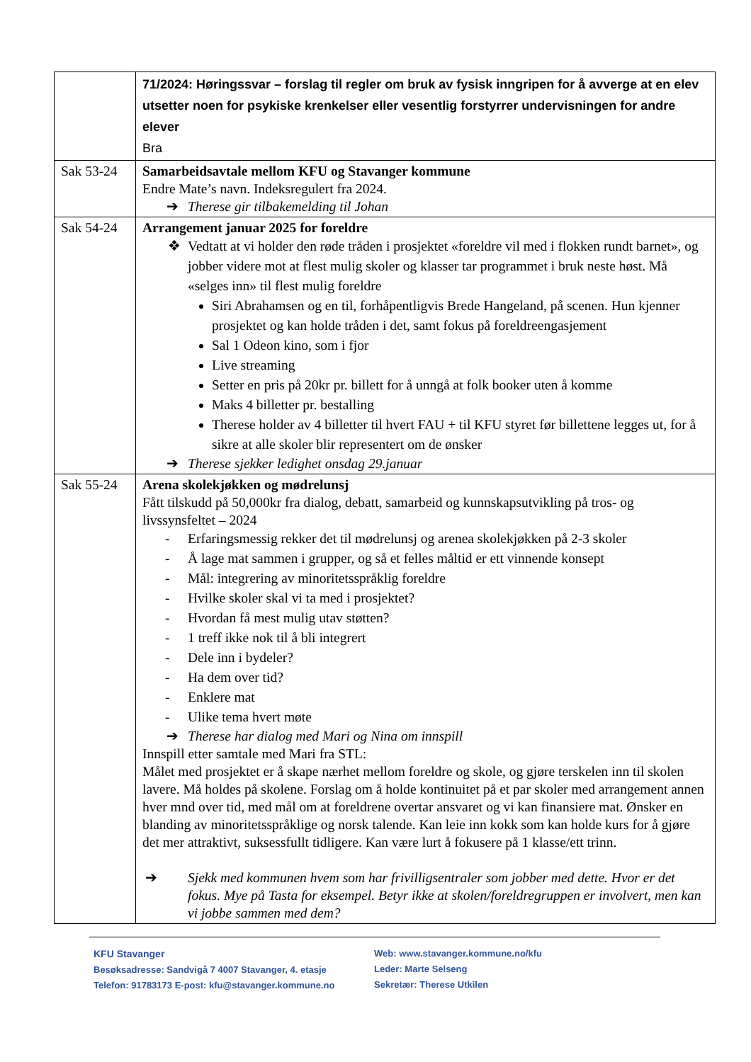| | 71/2024: Høringssvar – forslag til regler om bruk av fysisk inngripen for å avverge at en elev utsetter noen for psykiske krenkelser eller vesentlig forstyrrer undervisningen for andre elever Bra |
| Sak 53-24 | Samarbeidsavtale mellom KFU og Stavanger kommune Endre Mate’s navn. Indeksregulert fra 2024. ➔ Therese gir tilbakemelding til Johan |
| Sak 54-24 | Arrangement januar 2025 for foreldre Vedtatt at vi holder den røde tråden i prosjektet «foreldre vil med i flokken rundt barnet», og jobber videre mot at flest mulig skoler og klasser tar programmet i bruk neste høst. Må «selges inn» til flest mulig foreldre Siri Abrahamsen og en til, forhåpentligvis Brede Hangeland, på scenen. Hun kjenner prosjektet og kan holde tråden i det, samt fokus på foreldreengasjement Sal 1 Odeon kino, som i fjor Live streaming Setter en pris på 20kr pr. billett for å unngå at folk booker uten å komme Maks 4 billetter pr. bestalling Therese holder av 4 billetter til hvert FAU + til KFU styret før billettene legges ut, for å sikre at alle skoler blir representert om de ønsker ➔ Therese sjekker ledighet onsdag 29.januar |
| Sak 55-24 | Arena skolekjøkken og mødrelunsj Fått tilskudd på 50,000kr fra dialog, debatt, samarbeid og kunnskapsutvikling på tros- og livssynsfeltet – 2024 - Erfaringsmessig rekker det til mødrelunsj og arenea skolekjøkken på 2-3 skoler - Å lage mat sammen i grupper, og så et felles måltid er ett vinnende konsept - Mål: integrering av minoritetsspråklig foreldre - Hvilke skoler skal vi ta med i prosjektet? - Hvordan få mest mulig utav støtten? - 1 treff ikke nok til å bli integrert - Dele inn i bydeler? - Ha dem over tid? - Enklere mat - Ulike tema hvert møte ➔ Therese har dialog med Mari og Nina om innspill Innspill etter samtale med Mari fra STL: Målet med prosjektet er å skape nærhet mellom foreldre og skole, og gjøre terskelen inn til skolen lavere. Må holdes på skolene. Forslag om å holde kontinuitet på et par skoler med arrangement annen hver mnd over tid, med mål om at foreldrene overtar ansvaret og vi kan finansiere mat. Ønsker en blanding av minoritetsspråklige og norsk talende. Kan leie inn kokk som kan holde kurs for å gjøre det mer attraktivt, suksessfullt tidligere. Kan være lurt å fokusere på 1 klasse/ett trinn. ➔ Sjekk med kommunen hvem som har frivilligsentraler som jobber med dette. Hvor er det fokus. Mye på Tasta for eksempel. Betyr ikke at skolen/foreldregruppen er involvert, men kan vi jobbe sammen med dem? |
KFU Stavanger
Besøksadresse: Sandvigå 7 4007 Stavanger, 4. etasje
Telefon: 91783173 E-post: kfu@stavanger.kommune.no
Web: www.stavanger.kommune.no/kfu
Leder: Marte Selseng
Sekretær: Therese Utkilen